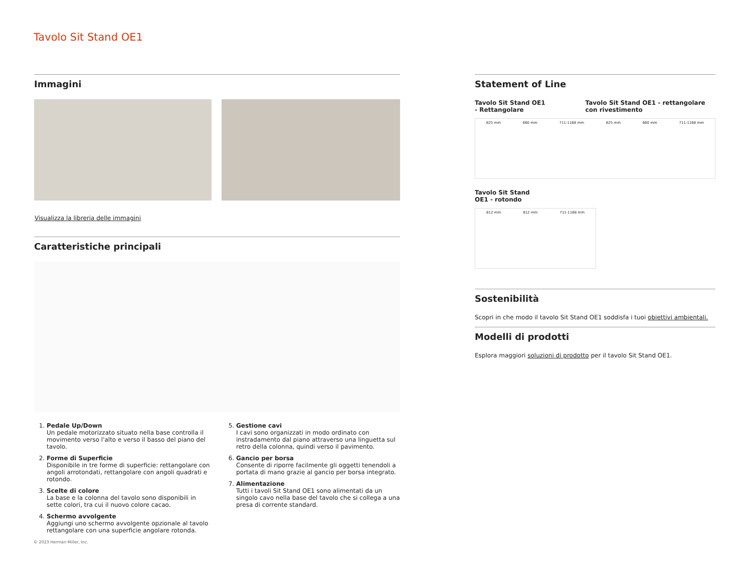Tavolo Sit Stand OE1
Immagini
Visualizza la libreria delle immagini
Caratteristiche principali
1. Pedale Up/Down
Un pedale motorizzato situato nella base controlla il movimento verso l'alto e verso il basso del piano del tavolo.
2. Forme di Superficie
Disponibile in tre forme di superficie: rettangolare con angoli arrotondati, rettangolare con angoli quadrati e rotondo.
3. Scelte di colore
La base e la colonna del tavolo sono disponibili in sette colori, tra cui il nuovo colore cacao.
4. Schermo avvolgente
Aggiungi uno schermo avvolgente opzionale al tavolo rettangolare con una superficie angolare rotonda.
5. Gestione cavi
I cavi sono organizzati in modo ordinato con instradamento dal piano attraverso una linguetta sul retro della colonna, quindi verso il pavimento.
6. Gancio per borsa
Consente di riporre facilmente gli oggetti tenendoli a portata di mano grazie al gancio per borsa integrato.
7. Alimentazione
Tutti i tavoli Sit Stand OE1 sono alimentati da un singolo cavo nella base del tavolo che si collega a una presa di corrente standard.
Statement of Line
Tavolo Sit Stand OE1
- Rettangolare
Tavolo Sit Stand OE1 - rettangolare
con rivestimento
825 mm 660 mm 711-1168 mm 825 mm 660 mm 711-1168 mm
Tavolo Sit Stand
OE1 - rotondo
812 mm 812 mm 711-1168 mm
Sostenibilità
Scopri in che modo il tavolo Sit Stand OE1 soddisfa i tuoi obiettivi ambientali.
Modelli di prodotti
Esplora maggiori soluzioni di prodotto per il tavolo Sit Stand OE1.
© 2023 Herman Miller, Inc.